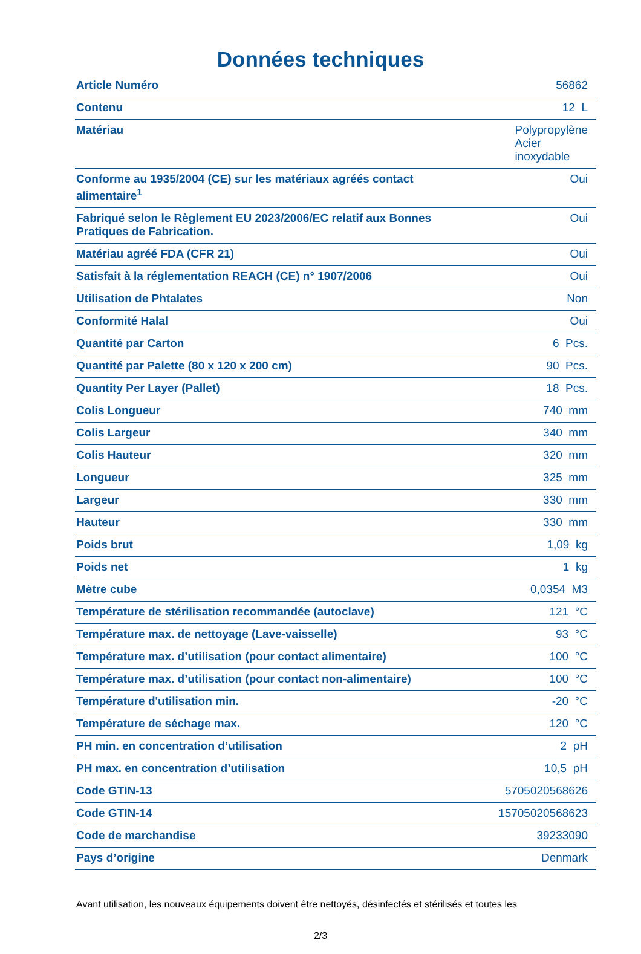Données techniques
| Article Numéro | 56862 |
| Contenu | 12 L |
| Matériau | Polypropylène Acier inoxydable |
| Conforme au 1935/2004 (CE) sur les matériaux agréés contact alimentaire<sup>1</sup> | Oui |
| Fabriqué selon le Règlement EU 2023/2006/EC relatif aux Bonnes Pratiques de Fabrication. | Oui |
| Matériau agréé FDA (CFR 21) | Oui |
| Satisfait à la réglementation REACH (CE) n° 1907/2006 | Oui |
| Utilisation de Phtalates | Non |
| Conformité Halal | Oui |
| Quantité par Carton | 6 Pcs. |
| Quantité par Palette (80 x 120 x 200 cm) | 90 Pcs. |
| Quantity Per Layer (Pallet) | 18 Pcs. |
| Colis Longueur | 740 mm |
| Colis Largeur | 340 mm |
| Colis Hauteur | 320 mm |
| Longueur | 325 mm |
| Largeur | 330 mm |
| Hauteur | 330 mm |
| Poids brut | 1,09 kg |
| Poids net | 1 kg |
| Mètre cube | 0,0354 M3 |
| Température de stérilisation recommandée (autoclave) | 121 °C |
| Température max. de nettoyage (Lave-vaisselle) | 93 °C |
| Température max. d’utilisation (pour contact alimentaire) | 100 °C |
| Température max. d’utilisation (pour contact non-alimentaire) | 100 °C |
| Température d'utilisation min. | -20 °C |
| Température de séchage max. | 120 °C |
| PH min. en concentration d’utilisation | 2 pH |
| PH max. en concentration d’utilisation | 10,5 pH |
| Code GTIN-13 | 5705020568626 |
| Code GTIN-14 | 15705020568623 |
| Code de marchandise | 39233090 |
| Pays d’origine | Denmark |
Avant utilisation, les nouveaux équipements doivent être nettoyés, désinfectés et stérilisés et toutes les
2/3